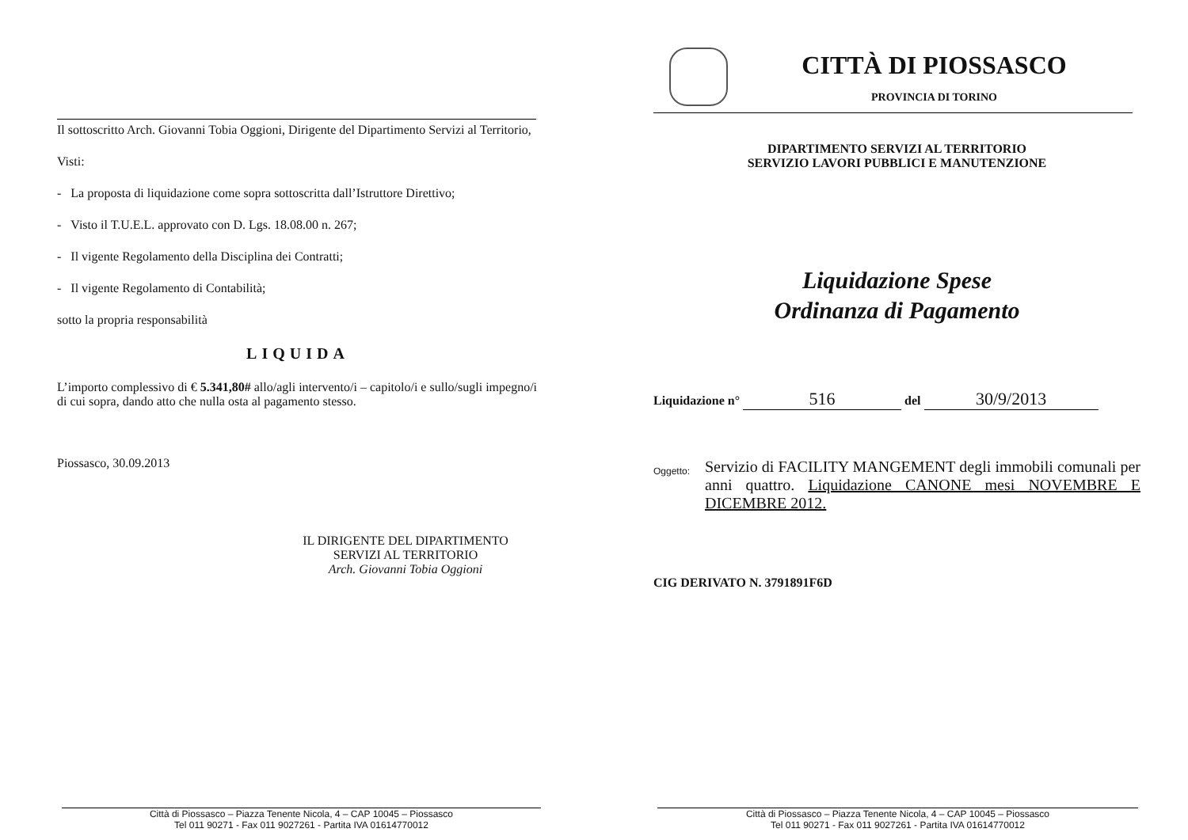Il sottoscritto Arch. Giovanni Tobia Oggioni, Dirigente del Dipartimento Servizi al Territorio,
Visti:
- La proposta di liquidazione come sopra sottoscritta dall’Istruttore Direttivo;
- Visto il T.U.E.L. approvato con D. Lgs. 18.08.00 n. 267;
- Il vigente Regolamento della Disciplina dei Contratti;
- Il vigente Regolamento di Contabilità;
sotto la propria responsabilità
LIQUIDA
L’importo complessivo di € 5.341,80# allo/agli intervento/i – capitolo/i e sullo/sugli impegno/i di cui sopra, dando atto che nulla osta al pagamento stesso.
Piossasco, 30.09.2013
IL DIRIGENTE DEL DIPARTIMENTO
SERVIZI AL TERRITORIO
Arch. Giovanni Tobia Oggioni
Città di Piossasco – Piazza Tenente Nicola, 4 – CAP 10045 – Piossasco
Tel 011 90271 - Fax 011 9027261 - Partita IVA 01614770012
CITTÀ DI PIOSSASCO
PROVINCIA DI TORINO
DIPARTIMENTO SERVIZI AL TERRITORIO
SERVIZIO LAVORI PUBBLICI E MANUTENZIONE
Liquidazione Spese
Ordinanza di Pagamento
Liquidazione n° 516 del 30/9/2013
Oggetto: Servizio di FACILITY MANGEMENT degli immobili comunali per anni quattro. Liquidazione CANONE mesi NOVEMBRE E DICEMBRE 2012.
CIG DERIVATO N. 3791891F6D
Città di Piossasco – Piazza Tenente Nicola, 4 – CAP 10045 – Piossasco
Tel 011 90271 - Fax 011 9027261 - Partita IVA 01614770012